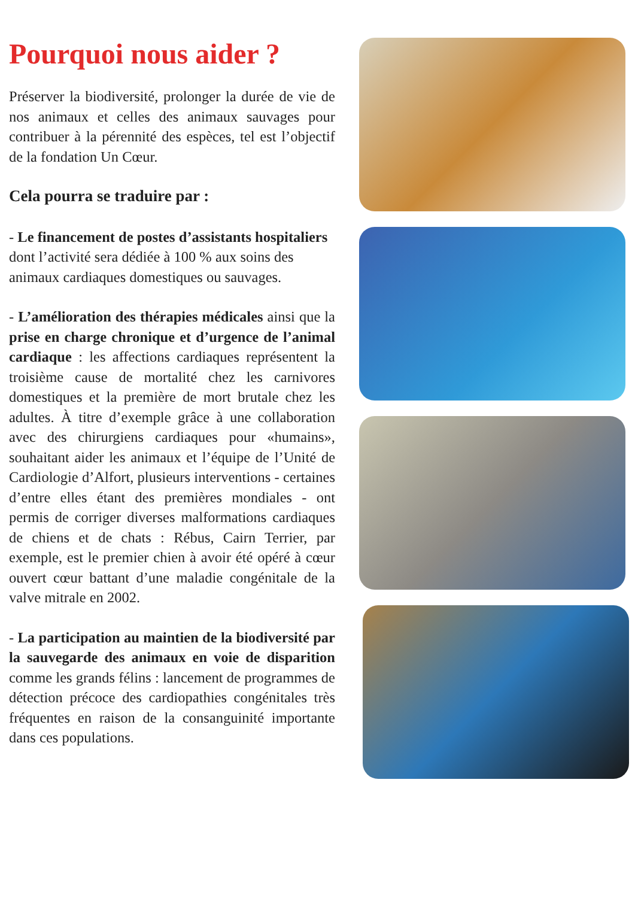Pourquoi nous aider ?
Préserver la biodiversité, prolonger la durée de vie de nos animaux et celles des animaux sauvages pour contribuer à la pérennité des espèces, tel est l’objectif de la fondation Un Cœur.
Cela pourra se traduire par :
- Le financement de postes d’assistants hospitaliers dont l’activité sera dédiée à 100 % aux soins des animaux cardiaques domestiques ou sauvages.
- L’amélioration des thérapies médicales ainsi que la prise en charge chronique et d’urgence de l’animal cardiaque : les affections cardiaques représentent la troisième cause de mortalité chez les carnivores domestiques et la première de mort brutale chez les adultes. À titre d’exemple grâce à une collaboration avec des chirurgiens cardiaques pour «humains», souhaitant aider les animaux et l’équipe de l’Unité de Cardiologie d’Alfort, plusieurs interventions - certaines d’entre elles étant des premières mondiales - ont permis de corriger diverses malformations cardiaques de chiens et de chats : Rébus, Cairn Terrier, par exemple, est le premier chien à avoir été opéré à cœur ouvert cœur battant d’une maladie congénitale de la valve mitrale en 2002.
- La participation au maintien de la biodiversité par la sauvegarde des animaux en voie de disparition comme les grands félins : lancement de programmes de détection précoce des cardiopathies congénitales très fréquentes en raison de la consanguinité importante dans ces populations.